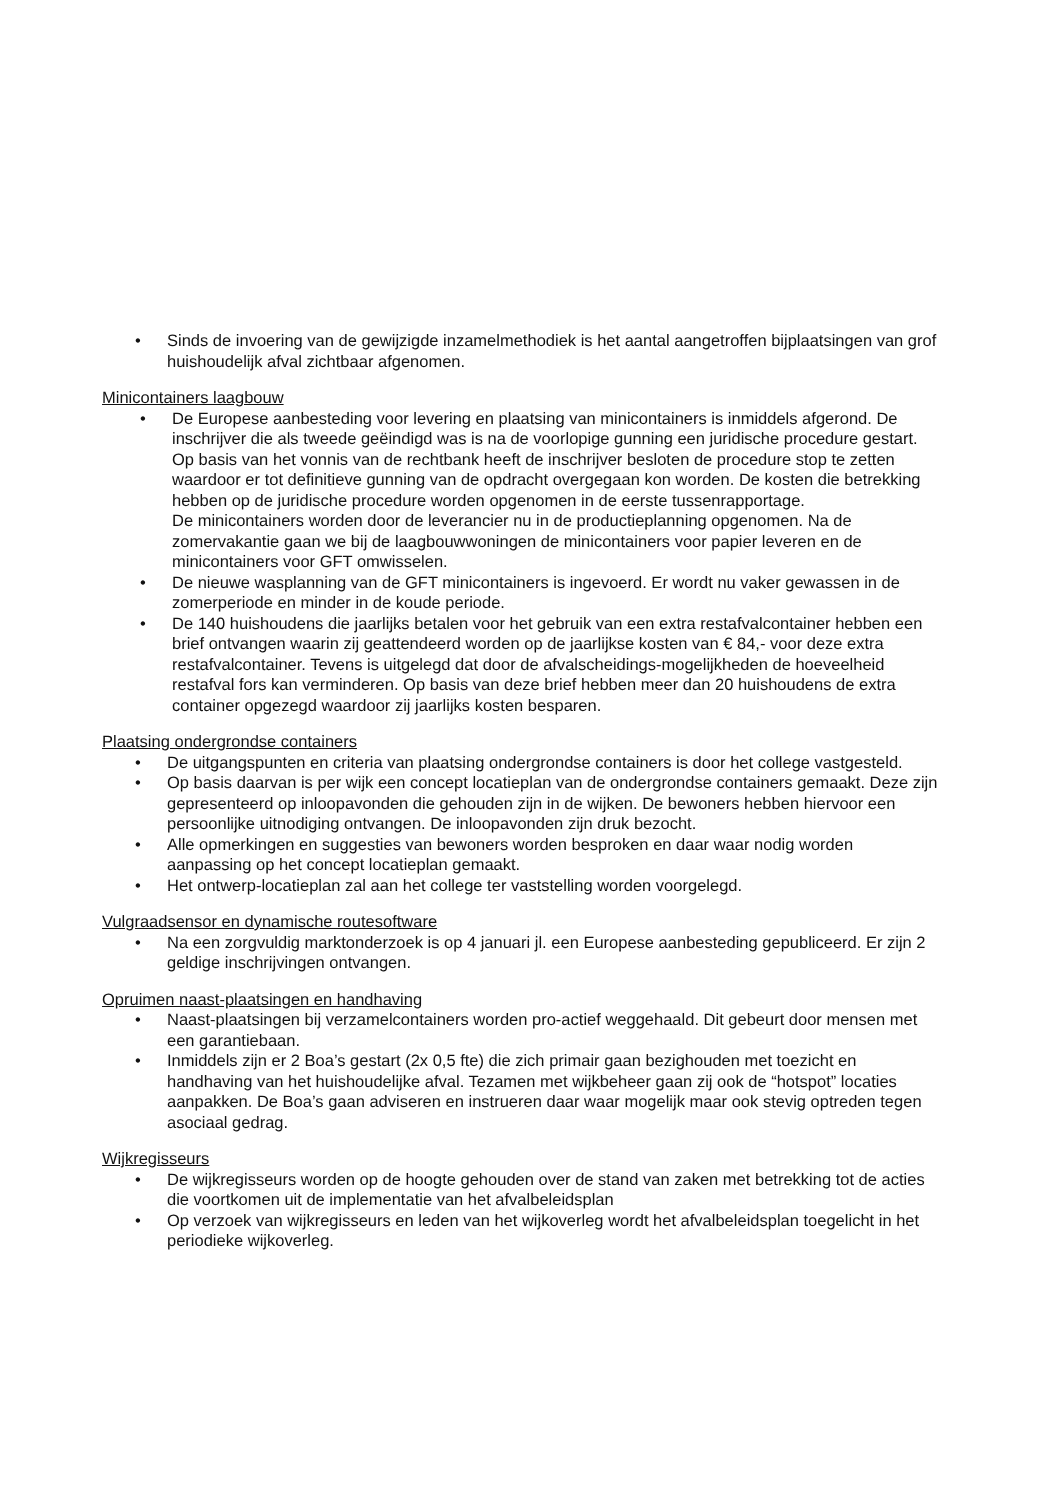• Sinds de invoering van de gewijzigde inzamelmethodiek is het aantal aangetroffen bijplaatsingen van grof huishoudelijk afval zichtbaar afgenomen.
Minicontainers laagbouw
• De Europese aanbesteding voor levering en plaatsing van minicontainers is inmiddels afgerond. De inschrijver die als tweede geëindigd was is na de voorlopige gunning een juridische procedure gestart. Op basis van het vonnis van de rechtbank heeft de inschrijver besloten de procedure stop te zetten waardoor er tot definitieve gunning van de opdracht overgegaan kon worden. De kosten die betrekking hebben op de juridische procedure worden opgenomen in de eerste tussenrapportage.
De minicontainers worden door de leverancier nu in de productieplanning opgenomen. Na de zomervakantie gaan we bij de laagbouwwoningen de minicontainers voor papier leveren en de minicontainers voor GFT omwisselen.
• De nieuwe wasplanning van de GFT minicontainers is ingevoerd. Er wordt nu vaker gewassen in de zomerperiode en minder in de koude periode.
• De 140 huishoudens die jaarlijks betalen voor het gebruik van een extra restafvalcontainer hebben een brief ontvangen waarin zij geattendeerd worden op de jaarlijkse kosten van € 84,- voor deze extra restafvalcontainer. Tevens is uitgelegd dat door de afvalscheidings-mogelijkheden de hoeveelheid restafval fors kan verminderen. Op basis van deze brief hebben meer dan 20 huishoudens de extra container opgezegd waardoor zij jaarlijks kosten besparen.
Plaatsing ondergrondse containers
• De uitgangspunten en criteria van plaatsing ondergrondse containers is door het college vastgesteld.
• Op basis daarvan is per wijk een concept locatieplan van de ondergrondse containers gemaakt. Deze zijn gepresenteerd op inloopavonden die gehouden zijn in de wijken. De bewoners hebben hiervoor een persoonlijke uitnodiging ontvangen. De inloopavonden zijn druk bezocht.
• Alle opmerkingen en suggesties van bewoners worden besproken en daar waar nodig worden aanpassing op het concept locatieplan gemaakt.
• Het ontwerp-locatieplan zal aan het college ter vaststelling worden voorgelegd.
Vulgraadsensor en dynamische routesoftware
• Na een zorgvuldig marktonderzoek is op 4 januari jl. een Europese aanbesteding gepubliceerd. Er zijn 2 geldige inschrijvingen ontvangen.
Opruimen naast-plaatsingen en handhaving
• Naast-plaatsingen bij verzamelcontainers worden pro-actief weggehaald. Dit gebeurt door mensen met een garantiebaan.
• Inmiddels zijn er 2 Boa’s gestart (2x 0,5 fte) die zich primair gaan bezighouden met toezicht en handhaving van het huishoudelijke afval. Tezamen met wijkbeheer gaan zij ook de “hotspot” locaties aanpakken. De Boa’s gaan adviseren en instrueren daar waar mogelijk maar ook stevig optreden tegen asociaal gedrag.
Wijkregisseurs
• De wijkregisseurs worden op de hoogte gehouden over de stand van zaken met betrekking tot de acties die voortkomen uit de implementatie van het afvalbeleidsplan
• Op verzoek van wijkregisseurs en leden van het wijkoverleg wordt het afvalbeleidsplan toegelicht in het periodieke wijkoverleg.